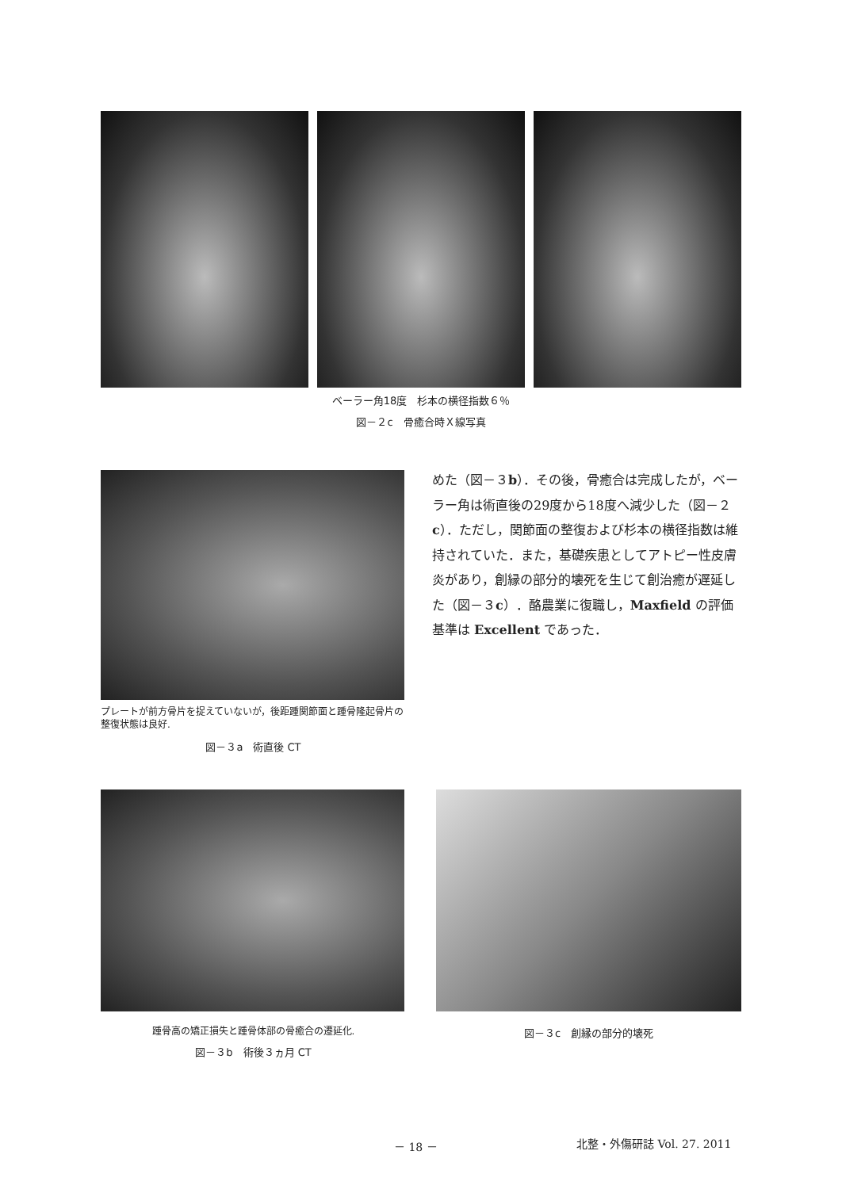ベーラー角18度　杉本の横径指数６％
図－２c　骨癒合時Ｘ線写真
プレートが前方骨片を捉えていないが，後距踵関節面と踵骨隆起骨片の整復状態は良好.
図－３a　術直後 CT
めた（図－３b）．その後，骨癒合は完成したが，ベーラー角は術直後の29度から18度へ減少した（図－２c）．ただし，関節面の整復および杉本の横径指数は維持されていた．また，基礎疾患としてアトピー性皮膚炎があり，創縁の部分的壊死を生じて創治癒が遅延した（図－３c）．酪農業に復職し，Maxfield の評価基準は Excellent であった．
踵骨高の矯正損失と踵骨体部の骨癒合の遷延化.
図－３b　術後３ヵ月 CT
図－３c　創縁の部分的壊死
－ 18 － 北整・外傷研誌 Vol. 27. 2011